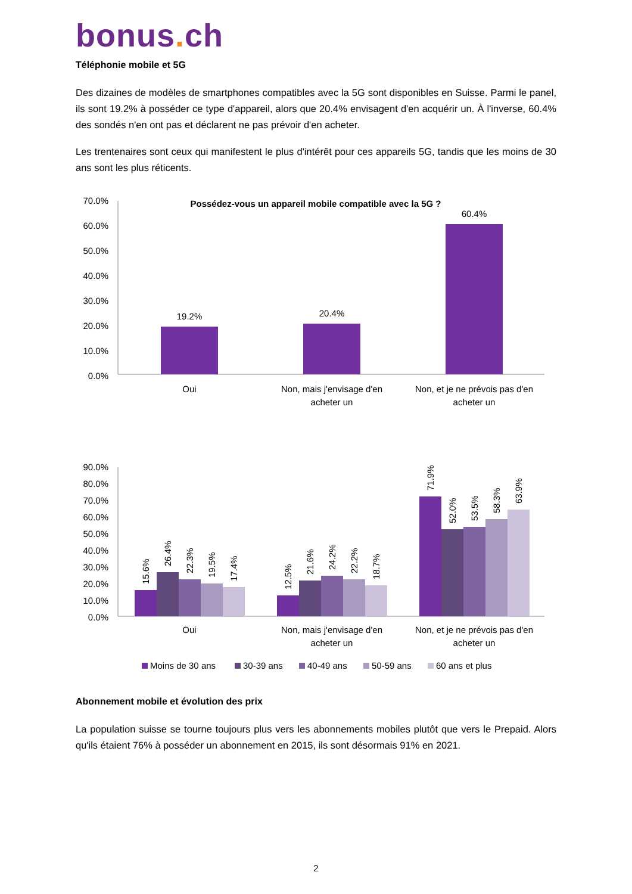bonus. ch
Téléphonie mobile et 5G
Des dizaines de modèles de smartphones compatibles avec la 5G sont disponibles en Suisse. Parmi le panel, ils sont 19.2% à posséder ce type d'appareil, alors que 20.4% envisagent d'en acquérir un. À l'inverse, 60.4% des sondés n'en ont pas et déclarent ne pas prévoir d'en acheter.
Les trentenaires sont ceux qui manifestent le plus d'intérêt pour ces appareils 5G, tandis que les moins de 30 ans sont les plus réticents.
Possédez-vous un appareil mobile compatible avec la 5G ?
70.0%
60.0%
50.0%
40.0%
30.0%
20.0%
10.0%
0.0%
19.2%
20.4%
60.4%
Oui
Non, mais j'envisage d'en
acheter un
Non, et je ne prévois pas d'en
acheter un
90.0%
80.0%
70.0%
60.0%
50.0%
40.0%
30.0%
20.0%
10.0%
0.0%
15.6%
26.4%
22.3%
19.5%
17.4%
12.5%
21.6%
24.2%
22.2%
18.7%
71.9%
52.0%
53.5%
58.3%
63.9%
Oui
Non, mais j'envisage d'en
acheter un
Non, et je ne prévois pas d'en
acheter un
Moins de 30 ans
30-39 ans
40-49 ans
50-59 ans
60 ans et plus
Abonnement mobile et évolution des prix
La population suisse se tourne toujours plus vers les abonnements mobiles plutôt que vers le Prepaid. Alors qu'ils étaient 76% à posséder un abonnement en 2015, ils sont désormais 91% en 2021.
2